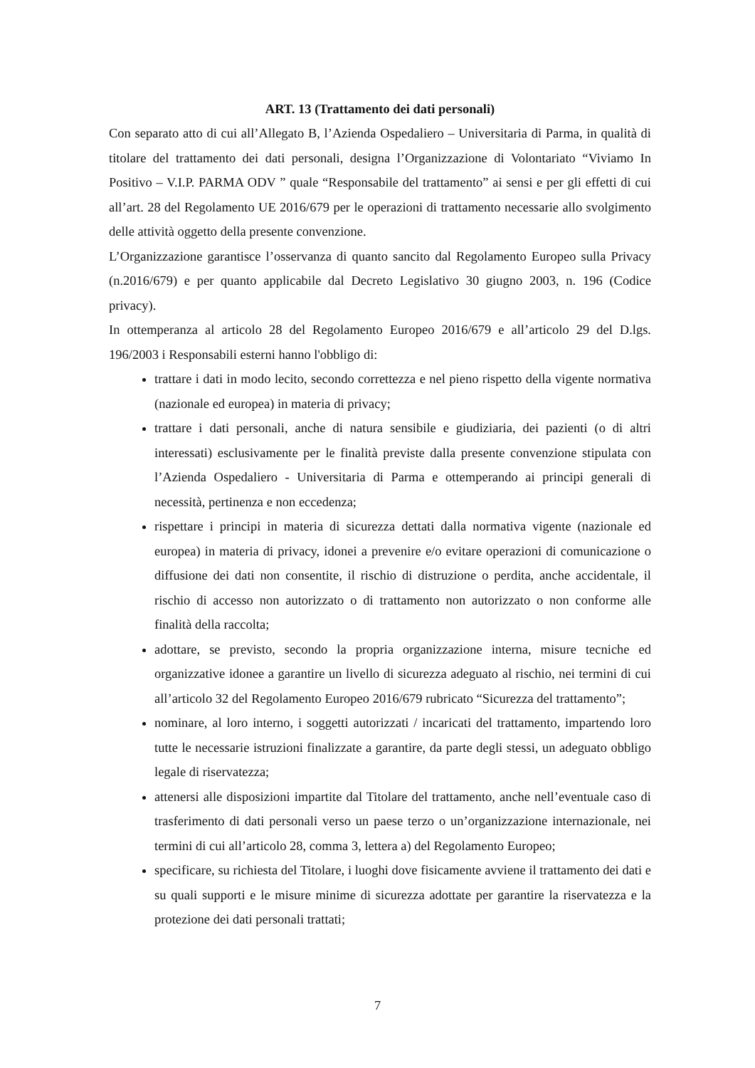ART. 13 (Trattamento dei dati personali)
Con separato atto di cui all’Allegato B, l’Azienda Ospedaliero – Universitaria di Parma, in qualità di titolare del trattamento dei dati personali, designa l’Organizzazione di Volontariato “Viviamo In Positivo – V.I.P. PARMA ODV ” quale “Responsabile del trattamento” ai sensi e per gli effetti di cui all’art. 28 del Regolamento UE 2016/679 per le operazioni di trattamento necessarie allo svolgimento delle attività oggetto della presente convenzione.
L’Organizzazione garantisce l’osservanza di quanto sancito dal Regolamento Europeo sulla Privacy (n.2016/679) e per quanto applicabile dal Decreto Legislativo 30 giugno 2003, n. 196 (Codice privacy).
In ottemperanza al articolo 28 del Regolamento Europeo 2016/679 e all’articolo 29 del D.lgs. 196/2003 i Responsabili esterni hanno l'obbligo di:
trattare i dati in modo lecito, secondo correttezza e nel pieno rispetto della vigente normativa (nazionale ed europea) in materia di privacy;
trattare i dati personali, anche di natura sensibile e giudiziaria, dei pazienti (o di altri interessati) esclusivamente per le finalità previste dalla presente convenzione stipulata con l’Azienda Ospedaliero - Universitaria di Parma e ottemperando ai principi generali di necessità, pertinenza e non eccedenza;
rispettare i principi in materia di sicurezza dettati dalla normativa vigente (nazionale ed europea) in materia di privacy, idonei a prevenire e/o evitare operazioni di comunicazione o diffusione dei dati non consentite, il rischio di distruzione o perdita, anche accidentale, il rischio di accesso non autorizzato o di trattamento non autorizzato o non conforme alle finalità della raccolta;
adottare, se previsto, secondo la propria organizzazione interna, misure tecniche ed organizzative idonee a garantire un livello di sicurezza adeguato al rischio, nei termini di cui all’articolo 32 del Regolamento Europeo 2016/679 rubricato “Sicurezza del trattamento”;
nominare, al loro interno, i soggetti autorizzati / incaricati del trattamento, impartendo loro tutte le necessarie istruzioni finalizzate a garantire, da parte degli stessi, un adeguato obbligo legale di riservatezza;
attenersi alle disposizioni impartite dal Titolare del trattamento, anche nell’eventuale caso di trasferimento di dati personali verso un paese terzo o un’organizzazione internazionale, nei termini di cui all’articolo 28, comma 3, lettera a) del Regolamento Europeo;
specificare, su richiesta del Titolare, i luoghi dove fisicamente avviene il trattamento dei dati e su quali supporti e le misure minime di sicurezza adottate per garantire la riservatezza e la protezione dei dati personali trattati;
7